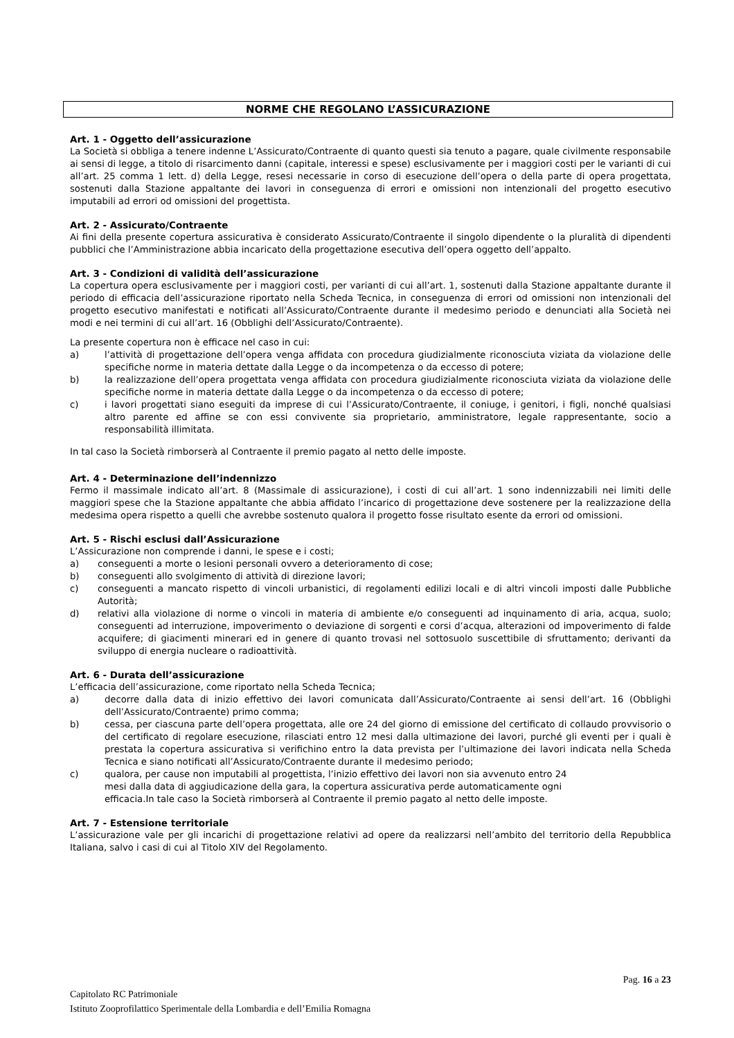NORME CHE REGOLANO L’ASSICURAZIONE
Art. 1 - Oggetto dell’assicurazione
La Società si obbliga a tenere indenne L’Assicurato/Contraente di quanto questi sia tenuto a pagare, quale civilmente responsabile ai sensi di legge, a titolo di risarcimento danni (capitale, interessi e spese) esclusivamente per i maggiori costi per le varianti di cui all’art. 25 comma 1 lett. d) della Legge, resesi necessarie in corso di esecuzione dell’opera o della parte di opera progettata, sostenuti dalla Stazione appaltante dei lavori in conseguenza di errori e omissioni non intenzionali del progetto esecutivo imputabili ad errori od omissioni del progettista.
Art. 2 - Assicurato/Contraente
Ai fini della presente copertura assicurativa è considerato Assicurato/Contraente il singolo dipendente o la pluralità di dipendenti pubblici che l’Amministrazione abbia incaricato della progettazione esecutiva dell’opera oggetto dell’appalto.
Art. 3 - Condizioni di validità dell’assicurazione
La copertura opera esclusivamente per i maggiori costi, per varianti di cui all’art. 1, sostenuti dalla Stazione appaltante durante il periodo di efficacia dell’assicurazione riportato nella Scheda Tecnica, in conseguenza di errori od omissioni non intenzionali del progetto esecutivo manifestati e notificati all’Assicurato/Contraente durante il medesimo periodo e denunciati alla Società nei modi e nei termini di cui all’art. 16 (Obblighi dell’Assicurato/Contraente).
La presente copertura non è efficace nel caso in cui:
a) l’attività di progettazione dell’opera venga affidata con procedura giudizialmente riconosciuta viziata da violazione delle specifiche norme in materia dettate dalla Legge o da incompetenza o da eccesso di potere;
b) la realizzazione dell’opera progettata venga affidata con procedura giudizialmente riconosciuta viziata da violazione delle specifiche norme in materia dettate dalla Legge o da incompetenza o da eccesso di potere;
c) i lavori progettati siano eseguiti da imprese di cui l’Assicurato/Contraente, il coniuge, i genitori, i figli, nonché qualsiasi altro parente ed affine se con essi convivente sia proprietario, amministratore, legale rappresentante, socio a responsabilità illimitata.
In tal caso la Società rimborserà al Contraente il premio pagato al netto delle imposte.
Art. 4 - Determinazione dell’indennizzo
Fermo il massimale indicato all’art. 8 (Massimale di assicurazione), i costi di cui all’art. 1 sono indennizzabili nei limiti delle maggiori spese che la Stazione appaltante che abbia affidato l’incarico di progettazione deve sostenere per la realizzazione della medesima opera rispetto a quelli che avrebbe sostenuto qualora il progetto fosse risultato esente da errori od omissioni.
Art. 5 - Rischi esclusi dall’Assicurazione
L’Assicurazione non comprende i danni, le spese e i costi;
a) conseguenti a morte o lesioni personali ovvero a deterioramento di cose;
b) conseguenti allo svolgimento di attività di direzione lavori;
c) conseguenti a mancato rispetto di vincoli urbanistici, di regolamenti edilizi locali e di altri vincoli imposti dalle Pubbliche Autorità;
d) relativi alla violazione di norme o vincoli in materia di ambiente e/o conseguenti ad inquinamento di aria, acqua, suolo; conseguenti ad interruzione, impoverimento o deviazione di sorgenti e corsi d’acqua, alterazioni od impoverimento di falde acquifere; di giacimenti minerari ed in genere di quanto trovasi nel sottosuolo suscettibile di sfruttamento; derivanti da sviluppo di energia nucleare o radioattività.
Art. 6 - Durata dell’assicurazione
L’efficacia dell’assicurazione, come riportato nella Scheda Tecnica;
a) decorre dalla data di inizio effettivo dei lavori comunicata dall’Assicurato/Contraente ai sensi dell’art. 16 (Obblighi dell’Assicurato/Contraente) primo comma;
b) cessa, per ciascuna parte dell’opera progettata, alle ore 24 del giorno di emissione del certificato di collaudo provvisorio o del certificato di regolare esecuzione, rilasciati entro 12 mesi dalla ultimazione dei lavori, purché gli eventi per i quali è prestata la copertura assicurativa si verifichino entro la data prevista per l’ultimazione dei lavori indicata nella Scheda Tecnica e siano notificati all’Assicurato/Contraente durante il medesimo periodo;
c) qualora, per cause non imputabili al progettista, l’inizio effettivo dei lavori non sia avvenuto entro 24
mesi dalla data di aggiudicazione della gara, la copertura assicurativa perde automaticamente ogni
efficacia.In tale caso la Società rimborserà al Contraente il premio pagato al netto delle imposte.
Art. 7 - Estensione territoriale
L’assicurazione vale per gli incarichi di progettazione relativi ad opere da realizzarsi nell’ambito del territorio della Repubblica Italiana, salvo i casi di cui al Titolo XIV del Regolamento.
Pag. 16 a 23
Capitolato RC Patrimoniale
Istituto Zooprofilattico Sperimentale della Lombardia e dell’Emilia Romagna